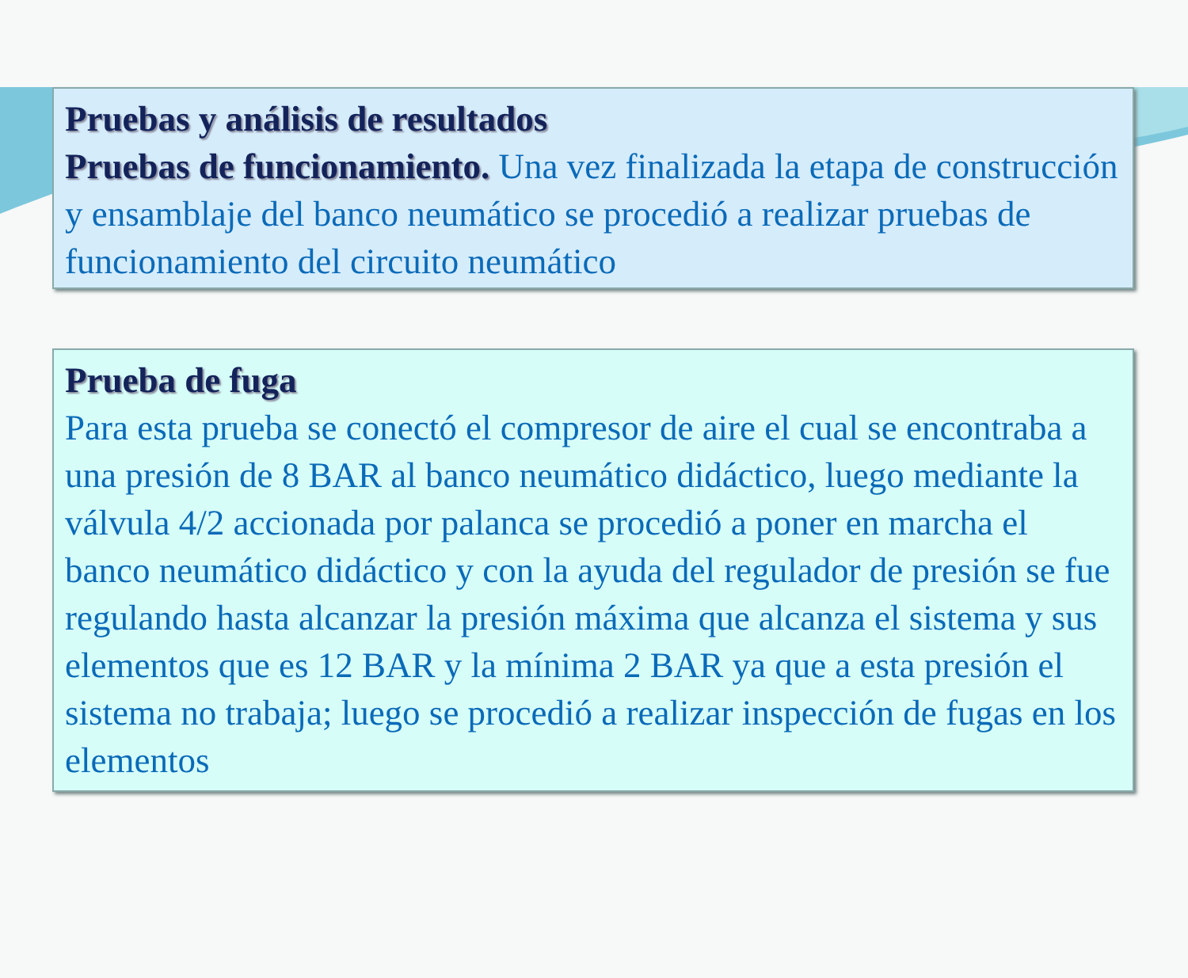Pruebas y análisis de resultados
Pruebas de funcionamiento. Una vez finalizada la etapa de construcción y ensamblaje del banco neumático se procedió a realizar pruebas de funcionamiento del circuito neumático
Prueba de fuga
Para esta prueba se conectó el compresor de aire el cual se encontraba a una presión de 8 BAR al banco neumático didáctico, luego mediante la válvula 4/2 accionada por palanca se procedió a poner en marcha el banco neumático didáctico y con la ayuda del regulador de presión se fue regulando hasta alcanzar la presión máxima que alcanza el sistema y sus elementos que es 12 BAR y la mínima 2 BAR ya que a esta presión el sistema no trabaja; luego se procedió a realizar inspección de fugas en los elementos